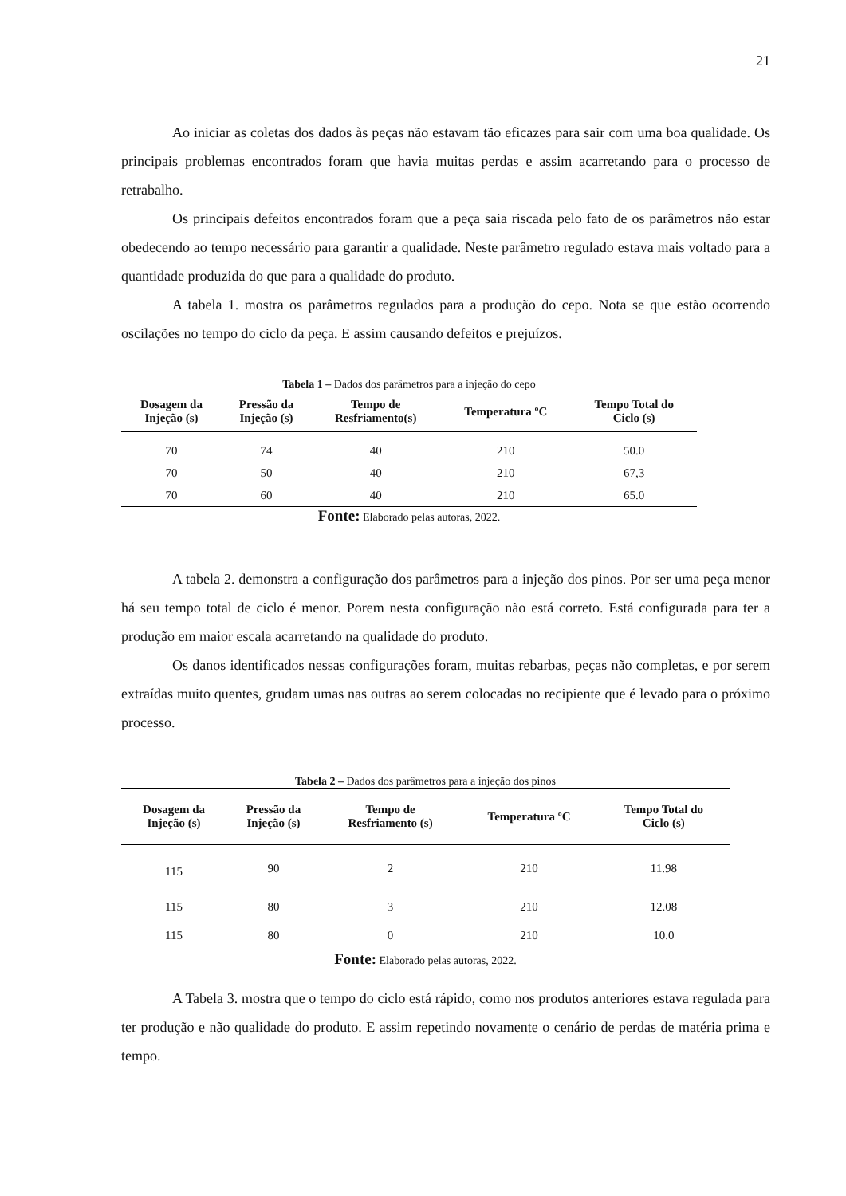21
Ao iniciar as coletas dos dados às peças não estavam tão eficazes para sair com uma boa qualidade. Os principais problemas encontrados foram que havia muitas perdas e assim acarretando para o processo de retrabalho.
Os principais defeitos encontrados foram que a peça saia riscada pelo fato de os parâmetros não estar obedecendo ao tempo necessário para garantir a qualidade. Neste parâmetro regulado estava mais voltado para a quantidade produzida do que para a qualidade do produto.
A tabela 1. mostra os parâmetros regulados para a produção do cepo. Nota se que estão ocorrendo oscilações no tempo do ciclo da peça. E assim causando defeitos e prejuízos.
Tabela 1 – Dados dos parâmetros para a injeção do cepo
| Dosagem da Injeção (s) | Pressão da Injeção (s) | Tempo de Resfriamento(s) | Temperatura ºC | Tempo Total do Ciclo (s) |
| --- | --- | --- | --- | --- |
| 70 | 74 | 40 | 210 | 50.0 |
| 70 | 50 | 40 | 210 | 67,3 |
| 70 | 60 | 40 | 210 | 65.0 |
Fonte: Elaborado pelas autoras, 2022.
A tabela 2. demonstra a configuração dos parâmetros para a injeção dos pinos. Por ser uma peça menor há seu tempo total de ciclo é menor. Porem nesta configuração não está correto. Está configurada para ter a produção em maior escala acarretando na qualidade do produto.
Os danos identificados nessas configurações foram, muitas rebarbas, peças não completas, e por serem extraídas muito quentes, grudam umas nas outras ao serem colocadas no recipiente que é levado para o próximo processo.
Tabela 2 – Dados dos parâmetros para a injeção dos pinos
| Dosagem da Injeção (s) | Pressão da Injeção (s) | Tempo de Resfriamento (s) | Temperatura ºC | Tempo Total do Ciclo (s) |
| --- | --- | --- | --- | --- |
| 115 | 90 | 2 | 210 | 11.98 |
| 115 | 80 | 3 | 210 | 12.08 |
| 115 | 80 | 0 | 210 | 10.0 |
Fonte: Elaborado pelas autoras, 2022.
A Tabela 3. mostra que o tempo do ciclo está rápido, como nos produtos anteriores estava regulada para ter produção e não qualidade do produto. E assim repetindo novamente o cenário de perdas de matéria prima e tempo.